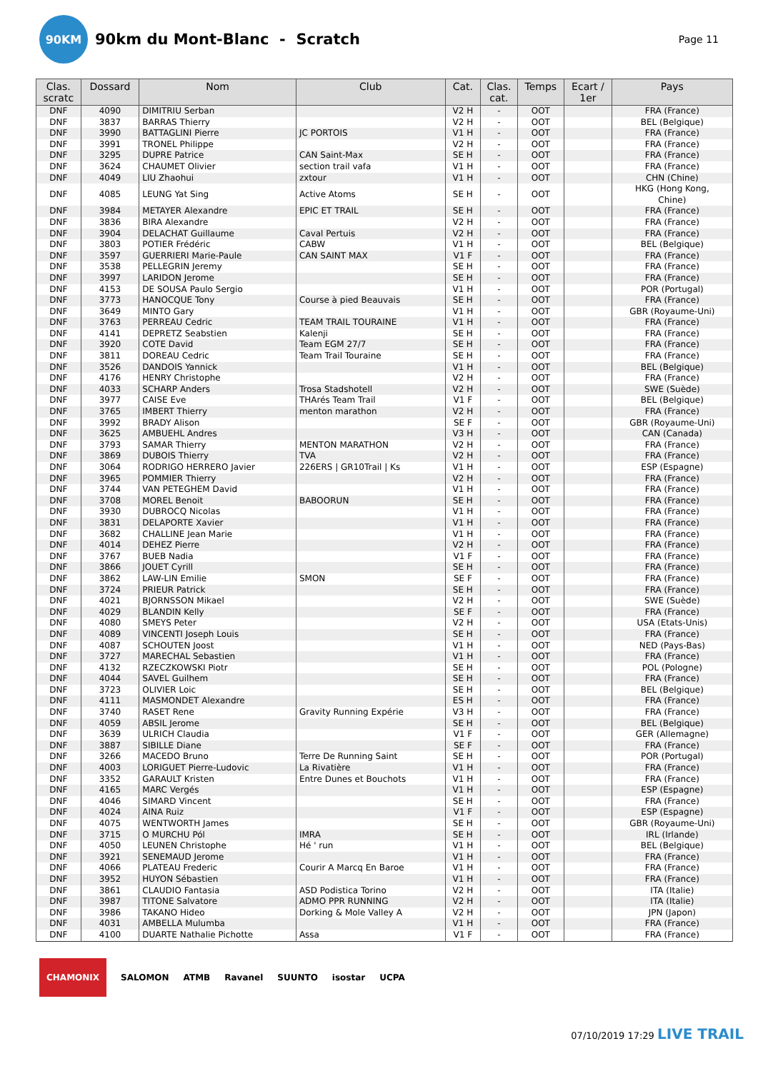90KM
90km du Mont-Blanc - Scratch
Page 11
| Clas. scratc | Dossard | Nom | Club | Cat. | Clas. cat. | Temps | Ecart / 1er | Pays |
| --- | --- | --- | --- | --- | --- | --- | --- | --- |
| DNF | 4090 | DIMITRIU Serban | | V2 H | - | OOT | | FRA (France) |
| DNF | 3837 | BARRAS Thierry | | V2 H | - | OOT | | BEL (Belgique) |
| DNF | 3990 | BATTAGLINI Pierre | JC PORTOIS | V1 H | - | OOT | | FRA (France) |
| DNF | 3991 | TRONEL Philippe | | V2 H | - | OOT | | FRA (France) |
| DNF | 3295 | DUPRE Patrice | CAN Saint-Max | SE H | - | OOT | | FRA (France) |
| DNF | 3624 | CHAUMET Olivier | section trail vafa | V1 H | - | OOT | | FRA (France) |
| DNF | 4049 | LIU Zhaohui | zxtour | V1 H | - | OOT | | CHN (Chine) |
| DNF | 4085 | LEUNG Yat Sing | Active Atoms | SE H | - | OOT | | HKG (Hong Kong, Chine) |
| DNF | 3984 | METAYER Alexandre | EPIC ET TRAIL | SE H | - | OOT | | FRA (France) |
| DNF | 3836 | BIRA Alexandre | | V2 H | - | OOT | | FRA (France) |
| DNF | 3904 | DELACHAT Guillaume | Caval Pertuis | V2 H | - | OOT | | FRA (France) |
| DNF | 3803 | POTIER Frédéric | CABW | V1 H | - | OOT | | BEL (Belgique) |
| DNF | 3597 | GUERRIERI Marie-Paule | CAN SAINT MAX | V1 F | - | OOT | | FRA (France) |
| DNF | 3538 | PELLEGRIN Jeremy | | SE H | - | OOT | | FRA (France) |
| DNF | 3997 | LARIDON Jerome | | SE H | - | OOT | | FRA (France) |
| DNF | 4153 | DE SOUSA Paulo Sergio | | V1 H | - | OOT | | POR (Portugal) |
| DNF | 3773 | HANOCQUE Tony | Course à pied Beauvais | SE H | - | OOT | | FRA (France) |
| DNF | 3649 | MINTO Gary | | V1 H | - | OOT | | GBR (Royaume-Uni) |
| DNF | 3763 | PERREAU Cedric | TEAM TRAIL TOURAINE | V1 H | - | OOT | | FRA (France) |
| DNF | 4141 | DEPRETZ Seabstien | Kalenji | SE H | - | OOT | | FRA (France) |
| DNF | 3920 | COTE David | Team EGM 27/7 | SE H | - | OOT | | FRA (France) |
| DNF | 3811 | DOREAU Cedric | Team Trail Touraine | SE H | - | OOT | | FRA (France) |
| DNF | 3526 | DANDOIS Yannick | | V1 H | - | OOT | | BEL (Belgique) |
| DNF | 4176 | HENRY Christophe | | V2 H | - | OOT | | FRA (France) |
| DNF | 4033 | SCHARP Anders | Trosa Stadshotell | V2 H | - | OOT | | SWE (Suède) |
| DNF | 3977 | CAISE Eve | THArés Team Trail | V1 F | - | OOT | | BEL (Belgique) |
| DNF | 3765 | IMBERT Thierry | menton marathon | V2 H | - | OOT | | FRA (France) |
| DNF | 3992 | BRADY Alison | | SE F | - | OOT | | GBR (Royaume-Uni) |
| DNF | 3625 | AMBUEHL Andres | | V3 H | - | OOT | | CAN (Canada) |
| DNF | 3793 | SAMAR Thierry | MENTON MARATHON | V2 H | - | OOT | | FRA (France) |
| DNF | 3869 | DUBOIS Thierry | TVA | V2 H | - | OOT | | FRA (France) |
| DNF | 3064 | RODRIGO HERRERO Javier | 226ERS / GR10Trail / Ks | V1 H | - | OOT | | ESP (Espagne) |
| DNF | 3965 | POMMIER Thierry | | V2 H | - | OOT | | FRA (France) |
| DNF | 3744 | VAN PETEGHEM David | | V1 H | - | OOT | | FRA (France) |
| DNF | 3708 | MOREL Benoit | BABOORUN | SE H | - | OOT | | FRA (France) |
| DNF | 3930 | DUBROCQ Nicolas | | V1 H | - | OOT | | FRA (France) |
| DNF | 3831 | DELAPORTE Xavier | | V1 H | - | OOT | | FRA (France) |
| DNF | 3682 | CHALLINE Jean Marie | | V1 H | - | OOT | | FRA (France) |
| DNF | 4014 | DEHEZ Pierre | | V2 H | - | OOT | | FRA (France) |
| DNF | 3767 | BUEB Nadia | | V1 F | - | OOT | | FRA (France) |
| DNF | 3866 | JOUET Cyrill | | SE H | - | OOT | | FRA (France) |
| DNF | 3862 | LAW-LIN Emilie | SMON | SE F | - | OOT | | FRA (France) |
| DNF | 3724 | PRIEUR Patrick | | SE H | - | OOT | | FRA (France) |
| DNF | 4021 | BJORNSSON Mikael | | V2 H | - | OOT | | SWE (Suède) |
| DNF | 4029 | BLANDIN Kelly | | SE F | - | OOT | | FRA (France) |
| DNF | 4080 | SMEYS Peter | | V2 H | - | OOT | | USA (Etats-Unis) |
| DNF | 4089 | VINCENTI Joseph Louis | | SE H | - | OOT | | FRA (France) |
| DNF | 4087 | SCHOUTEN Joost | | V1 H | - | OOT | | NED (Pays-Bas) |
| DNF | 3727 | MARECHAL Sebastien | | V1 H | - | OOT | | FRA (France) |
| DNF | 4132 | RZECZKOWSKI Piotr | | SE H | - | OOT | | POL (Pologne) |
| DNF | 4044 | SAVEL Guilhem | | SE H | - | OOT | | FRA (France) |
| DNF | 3723 | OLIVIER Loic | | SE H | - | OOT | | BEL (Belgique) |
| DNF | 4111 | MASMONDET Alexandre | | ES H | - | OOT | | FRA (France) |
| DNF | 3740 | RASET Rene | Gravity Running Expérie | V3 H | - | OOT | | FRA (France) |
| DNF | 4059 | ABSIL Jerome | | SE H | - | OOT | | BEL (Belgique) |
| DNF | 3639 | ULRICH Claudia | | V1 F | - | OOT | | GER (Allemagne) |
| DNF | 3887 | SIBILLE Diane | | SE F | - | OOT | | FRA (France) |
| DNF | 3266 | MACEDO Bruno | Terre De Running Saint | SE H | - | OOT | | POR (Portugal) |
| DNF | 4003 | LORIGUET Pierre-Ludovic | La Rivatière | V1 H | - | OOT | | FRA (France) |
| DNF | 3352 | GARAULT Kristen | Entre Dunes et Bouchots | V1 H | - | OOT | | FRA (France) |
| DNF | 4165 | MARC Vergés | | V1 H | - | OOT | | ESP (Espagne) |
| DNF | 4046 | SIMARD Vincent | | SE H | - | OOT | | FRA (France) |
| DNF | 4024 | AINA Ruiz | | V1 F | - | OOT | | ESP (Espagne) |
| DNF | 4075 | WENTWORTH James | | SE H | - | OOT | | GBR (Royaume-Uni) |
| DNF | 3715 | O MURCHU Pól | IMRA | SE H | - | OOT | | IRL (Irlande) |
| DNF | 4050 | LEUNEN Christophe | Hé ' run | V1 H | - | OOT | | BEL (Belgique) |
| DNF | 3921 | SENEMAUD Jerome | | V1 H | - | OOT | | FRA (France) |
| DNF | 4066 | PLATEAU Frederic | Courir A Marcq En Baroe | V1 H | - | OOT | | FRA (France) |
| DNF | 3952 | HUYON Sébastien | | V1 H | - | OOT | | FRA (France) |
| DNF | 3861 | CLAUDIO Fantasia | ASD Podistica Torino | V2 H | - | OOT | | ITA (Italie) |
| DNF | 3987 | TITONE Salvatore | ADMO PPR RUNNING | V2 H | - | OOT | | ITA (Italie) |
| DNF | 3986 | TAKANO Hideo | Dorking & Mole Valley A | V2 H | - | OOT | | JPN (Japon) |
| DNF | 4031 | AMBELLA Mulumba | | V1 H | - | OOT | | FRA (France) |
| DNF | 4100 | DUARTE Nathalie Pichotte | Assa | V1 F | - | OOT | | FRA (France) |
CHAMONIX SALOMON ATMB Ravanel SUUNTO isostar UCPA
07/10/2019 17:29 LIVE TRAIL